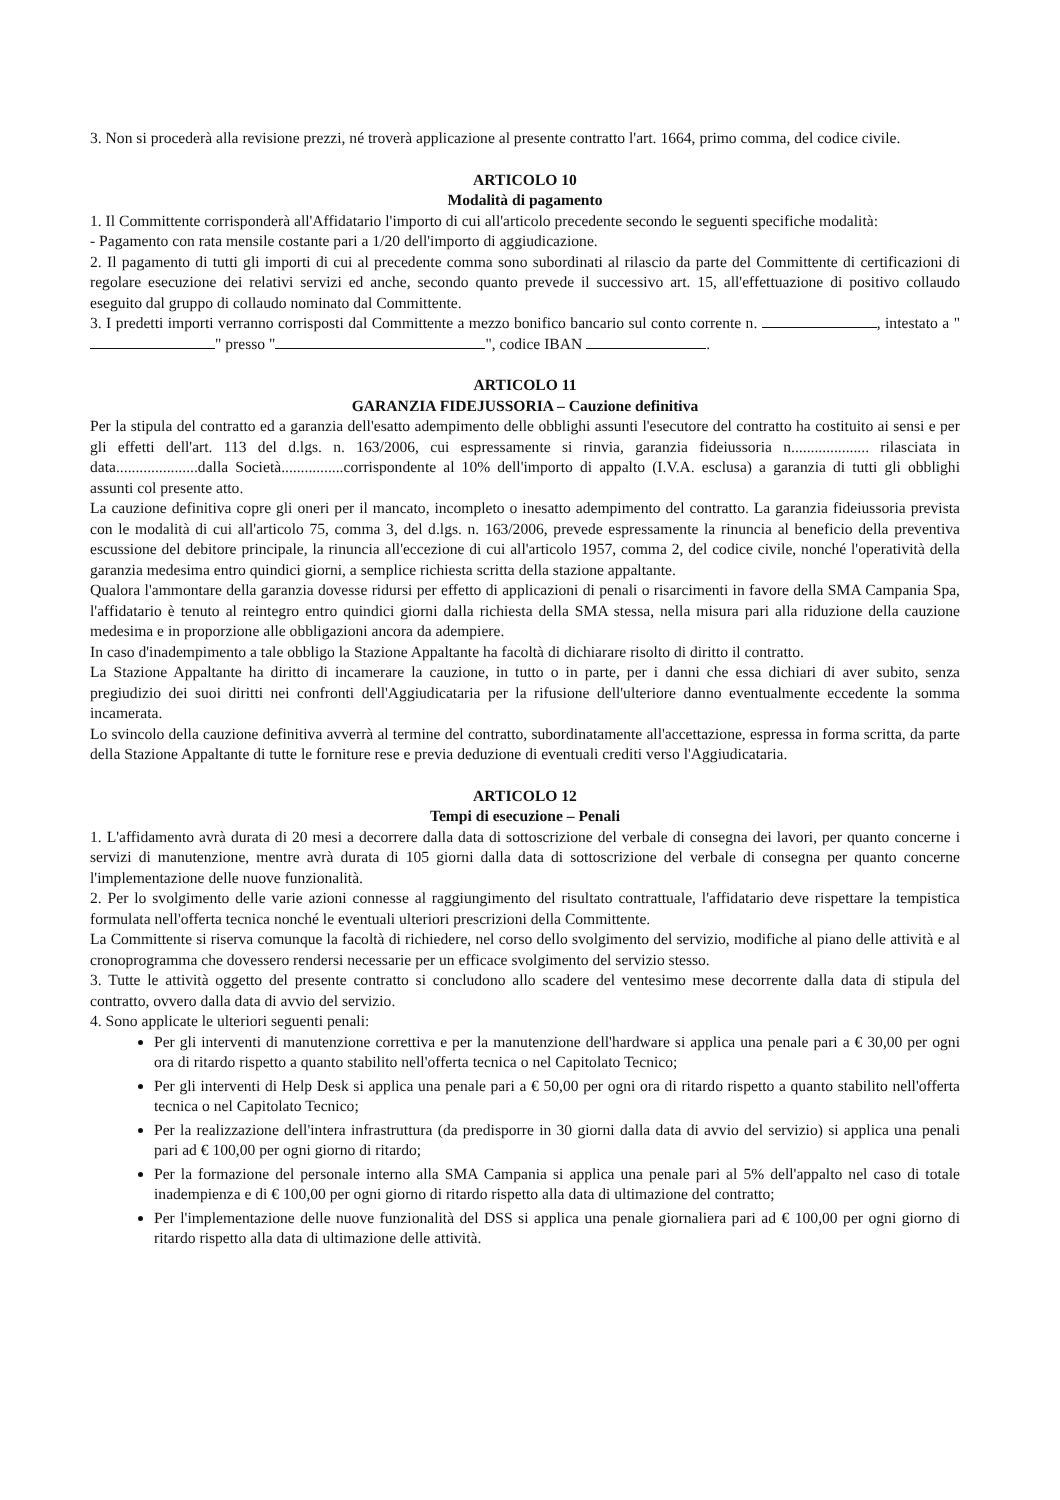3. Non si procederà alla revisione prezzi, né troverà applicazione al presente contratto l'art. 1664, primo comma, del codice civile.
ARTICOLO 10
Modalità di pagamento
1. Il Committente corrisponderà all'Affidatario l'importo di cui all'articolo precedente secondo le seguenti specifiche modalità:
- Pagamento con rata mensile costante pari a 1/20 dell'importo di aggiudicazione.
2. Il pagamento di tutti gli importi di cui al precedente comma sono subordinati al rilascio da parte del Committente di certificazioni di regolare esecuzione dei relativi servizi ed anche, secondo quanto prevede il successivo art. 15, all'effettuazione di positivo collaudo eseguito dal gruppo di collaudo nominato dal Committente.
3. I predetti importi verranno corrisposti dal Committente a mezzo bonifico bancario sul conto corrente n. , intestato a " " presso " ", codice IBAN .
ARTICOLO 11
GARANZIA FIDEJUSSORIA – Cauzione definitiva
Per la stipula del contratto ed a garanzia dell'esatto adempimento delle obblighi assunti l'esecutore del contratto ha costituito ai sensi e per gli effetti dell'art. 113 del d.lgs. n. 163/2006, cui espressamente si rinvia, garanzia fideiussoria n.................... rilasciata in data.....................dalla Società................corrispondente al 10% dell'importo di appalto (I.V.A. esclusa) a garanzia di tutti gli obblighi assunti col presente atto.
La cauzione definitiva copre gli oneri per il mancato, incompleto o inesatto adempimento del contratto. La garanzia fideiussoria prevista con le modalità di cui all'articolo 75, comma 3, del d.lgs. n. 163/2006, prevede espressamente la rinuncia al beneficio della preventiva escussione del debitore principale, la rinuncia all'eccezione di cui all'articolo 1957, comma 2, del codice civile, nonché l'operatività della garanzia medesima entro quindici giorni, a semplice richiesta scritta della stazione appaltante.
Qualora l'ammontare della garanzia dovesse ridursi per effetto di applicazioni di penali o risarcimenti in favore della SMA Campania Spa, l'affidatario è tenuto al reintegro entro quindici giorni dalla richiesta della SMA stessa, nella misura pari alla riduzione della cauzione medesima e in proporzione alle obbligazioni ancora da adempiere.
In caso d'inadempimento a tale obbligo la Stazione Appaltante ha facoltà di dichiarare risolto di diritto il contratto.
La Stazione Appaltante ha diritto di incamerare la cauzione, in tutto o in parte, per i danni che essa dichiari di aver subito, senza pregiudizio dei suoi diritti nei confronti dell'Aggiudicataria per la rifusione dell'ulteriore danno eventualmente eccedente la somma incamerata.
Lo svincolo della cauzione definitiva avverrà al termine del contratto, subordinatamente all'accettazione, espressa in forma scritta, da parte della Stazione Appaltante di tutte le forniture rese e previa deduzione di eventuali crediti verso l'Aggiudicataria.
ARTICOLO 12
Tempi di esecuzione – Penali
1. L'affidamento avrà durata di 20 mesi a decorrere dalla data di sottoscrizione del verbale di consegna dei lavori, per quanto concerne i servizi di manutenzione, mentre avrà durata di 105 giorni dalla data di sottoscrizione del verbale di consegna per quanto concerne l'implementazione delle nuove funzionalità.
2. Per lo svolgimento delle varie azioni connesse al raggiungimento del risultato contrattuale, l'affidatario deve rispettare la tempistica formulata nell'offerta tecnica nonché le eventuali ulteriori prescrizioni della Committente.
La Committente si riserva comunque la facoltà di richiedere, nel corso dello svolgimento del servizio, modifiche al piano delle attività e al cronoprogramma che dovessero rendersi necessarie per un efficace svolgimento del servizio stesso.
3. Tutte le attività oggetto del presente contratto si concludono allo scadere del ventesimo mese decorrente dalla data di stipula del contratto, ovvero dalla data di avvio del servizio.
4. Sono applicate le ulteriori seguenti penali:
Per gli interventi di manutenzione correttiva e per la manutenzione dell'hardware si applica una penale pari a € 30,00 per ogni ora di ritardo rispetto a quanto stabilito nell'offerta tecnica o nel Capitolato Tecnico;
Per gli interventi di Help Desk si applica una penale pari a € 50,00 per ogni ora di ritardo rispetto a quanto stabilito nell'offerta tecnica o nel Capitolato Tecnico;
Per la realizzazione dell'intera infrastruttura (da predisporre in 30 giorni dalla data di avvio del servizio) si applica una penali pari ad € 100,00 per ogni giorno di ritardo;
Per la formazione del personale interno alla SMA Campania si applica una penale pari al 5% dell'appalto nel caso di totale inadempienza e di € 100,00 per ogni giorno di ritardo rispetto alla data di ultimazione del contratto;
Per l'implementazione delle nuove funzionalità del DSS si applica una penale giornaliera pari ad € 100,00 per ogni giorno di ritardo rispetto alla data di ultimazione delle attività.